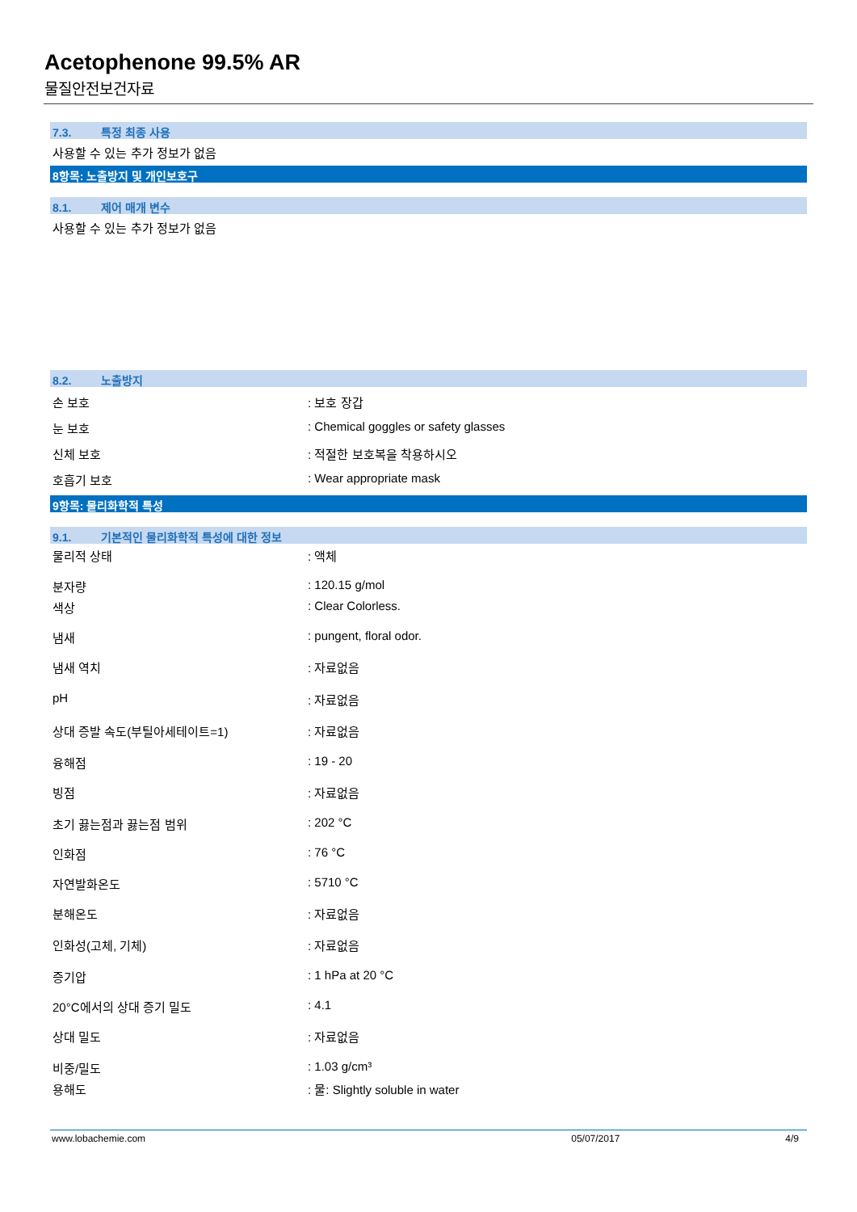Acetophenone 99.5% AR
물질안전보건자료
7.3. 특정 최종 사용
사용할 수 있는 추가 정보가 없음
8항목: 노출방지 및 개인보호구
8.1. 제어 매개 변수
사용할 수 있는 추가 정보가 없음
8.2. 노출방지
| 손 보호 | : 보호 장갑 |
| 눈 보호 | : Chemical goggles or safety glasses |
| 신체 보호 | : 적절한 보호복을 착용하시오 |
| 호흡기 보호 | : Wear appropriate mask |
9항목: 물리화학적 특성
9.1. 기본적인 물리화학적 특성에 대한 정보
| 물리적 상태 | : 액체 |
| 분자량 | : 120.15 g/mol |
| 색상 | : Clear Colorless. |
| 냄새 | : pungent, floral odor. |
| 냄새 역치 | : 자료없음 |
| pH | : 자료없음 |
| 상대 증발 속도(부틸아세테이트=1) | : 자료없음 |
| 융해점 | : 19 - 20 |
| 빙점 | : 자료없음 |
| 초기 끓는점과 끓는점 범위 | : 202 °C |
| 인화점 | : 76 °C |
| 자연발화온도 | : 5710 °C |
| 분해온도 | : 자료없음 |
| 인화성(고체, 기체) | : 자료없음 |
| 증기압 | : 1 hPa at 20 °C |
| 20°C에서의 상대 증기 밀도 | : 4.1 |
| 상대 밀도 | : 자료없음 |
| 비중/밀도 | : 1.03 g/cm³ |
| 용해도 | : 물: Slightly soluble in water |
www.lobachemie.com 05/07/2017 4/9